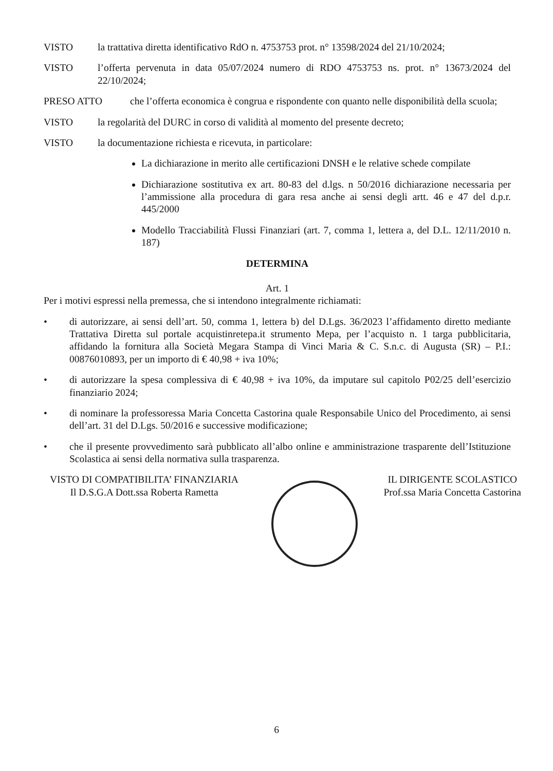VISTO la trattativa diretta identificativo RdO n. 4753753 prot. n° 13598/2024 del 21/10/2024;
VISTO l’offerta pervenuta in data 05/07/2024 numero di RDO 4753753 ns. prot. n° 13673/2024 del 22/10/2024;
PRESO ATTO che l’offerta economica è congrua e rispondente con quanto nelle disponibilità della scuola;
VISTO la regolarità del DURC in corso di validità al momento del presente decreto;
VISTO la documentazione richiesta e ricevuta, in particolare:
La dichiarazione in merito alle certificazioni DNSH e le relative schede compilate
Dichiarazione sostitutiva ex art. 80-83 del d.lgs. n 50/2016 dichiarazione necessaria per l’ammissione alla procedura di gara resa anche ai sensi degli artt. 46 e 47 del d.p.r. 445/2000
Modello Tracciabilità Flussi Finanziari (art. 7, comma 1, lettera a, del D.L. 12/11/2010 n. 187)
DETERMINA
Art. 1
Per i motivi espressi nella premessa, che si intendono integralmente richiamati:
• di autorizzare, ai sensi dell’art. 50, comma 1, lettera b) del D.Lgs. 36/2023 l’affidamento diretto mediante Trattativa Diretta sul portale acquistinretepa.it strumento Mepa, per l’acquisto n. 1 targa pubblicitaria, affidando la fornitura alla Società Megara Stampa di Vinci Maria & C. S.n.c. di Augusta (SR) – P.I.: 00876010893, per un importo di € 40,98 + iva 10%;
• di autorizzare la spesa complessiva di € 40,98 + iva 10%, da imputare sul capitolo P02/25 dell’esercizio finanziario 2024;
• di nominare la professoressa Maria Concetta Castorina quale Responsabile Unico del Procedimento, ai sensi dell’art. 31 del D.Lgs. 50/2016 e successive modificazione;
• che il presente provvedimento sarà pubblicato all’albo online e amministrazione trasparente dell’Istituzione Scolastica ai sensi della normativa sulla trasparenza.
VISTO DI COMPATIBILITA’ FINANZIARIA
Il D.S.G.A Dott.ssa Roberta Rametta
IL DIRIGENTE SCOLASTICO
Prof.ssa Maria Concetta Castorina
6